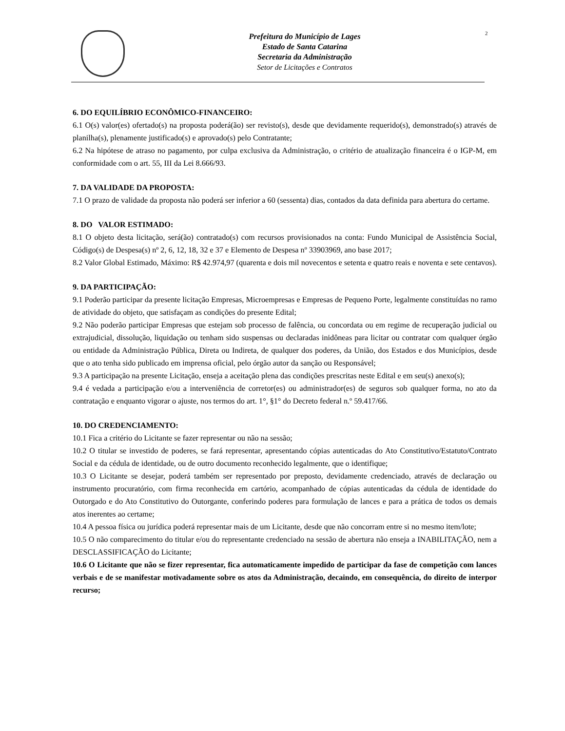2
Prefeitura do Município de Lages
Estado de Santa Catarina
Secretaria da Administração
Setor de Licitações e Contratos
6. DO EQUILÍBRIO ECONÔMICO-FINANCEIRO:
6.1 O(s) valor(es) ofertado(s) na proposta poderá(ão) ser revisto(s), desde que devidamente requerido(s), demonstrado(s) através de planilha(s), plenamente justificado(s) e aprovado(s) pelo Contratante;
6.2 Na hipótese de atraso no pagamento, por culpa exclusiva da Administração, o critério de atualização financeira é o IGP-M, em conformidade com o art. 55, III da Lei 8.666/93.
7. DA VALIDADE DA PROPOSTA:
7.1 O prazo de validade da proposta não poderá ser inferior a 60 (sessenta) dias, contados da data definida para abertura do certame.
8. DO VALOR ESTIMADO:
8.1 O objeto desta licitação, será(ão) contratado(s) com recursos provisionados na conta: Fundo Municipal de Assistência Social, Código(s) de Despesa(s) nº 2, 6, 12, 18, 32 e 37 e Elemento de Despesa nº 33903969, ano base 2017;
8.2 Valor Global Estimado, Máximo: R$ 42.974,97 (quarenta e dois mil novecentos e setenta e quatro reais e noventa e sete centavos).
9. DA PARTICIPAÇÃO:
9.1 Poderão participar da presente licitação Empresas, Microempresas e Empresas de Pequeno Porte, legalmente constituídas no ramo de atividade do objeto, que satisfaçam as condições do presente Edital;
9.2 Não poderão participar Empresas que estejam sob processo de falência, ou concordata ou em regime de recuperação judicial ou extrajudicial, dissolução, liquidação ou tenham sido suspensas ou declaradas inidôneas para licitar ou contratar com qualquer órgão ou entidade da Administração Pública, Direta ou Indireta, de qualquer dos poderes, da União, dos Estados e dos Municípios, desde que o ato tenha sido publicado em imprensa oficial, pelo órgão autor da sanção ou Responsável;
9.3 A participação na presente Licitação, enseja a aceitação plena das condições prescritas neste Edital e em seu(s) anexo(s);
9.4 é vedada a participação e/ou a interveniência de corretor(es) ou administrador(es) de seguros sob qualquer forma, no ato da contratação e enquanto vigorar o ajuste, nos termos do art. 1°, §1° do Decreto federal n.º 59.417/66.
10. DO CREDENCIAMENTO:
10.1 Fica a critério do Licitante se fazer representar ou não na sessão;
10.2 O titular se investido de poderes, se fará representar, apresentando cópias autenticadas do Ato Constitutivo/Estatuto/Contrato Social e da cédula de identidade, ou de outro documento reconhecido legalmente, que o identifique;
10.3 O Licitante se desejar, poderá também ser representado por preposto, devidamente credenciado, através de declaração ou instrumento procuratório, com firma reconhecida em cartório, acompanhado de cópias autenticadas da cédula de identidade do Outorgado e do Ato Constitutivo do Outorgante, conferindo poderes para formulação de lances e para a prática de todos os demais atos inerentes ao certame;
10.4 A pessoa física ou jurídica poderá representar mais de um Licitante, desde que não concorram entre si no mesmo item/lote;
10.5 O não comparecimento do titular e/ou do representante credenciado na sessão de abertura não enseja a INABILITAÇÃO, nem a DESCLASSIFICAÇÃO do Licitante;
10.6 O Licitante que não se fizer representar, fica automaticamente impedido de participar da fase de competição com lances verbais e de se manifestar motivadamente sobre os atos da Administração, decaindo, em consequência, do direito de interpor recurso;